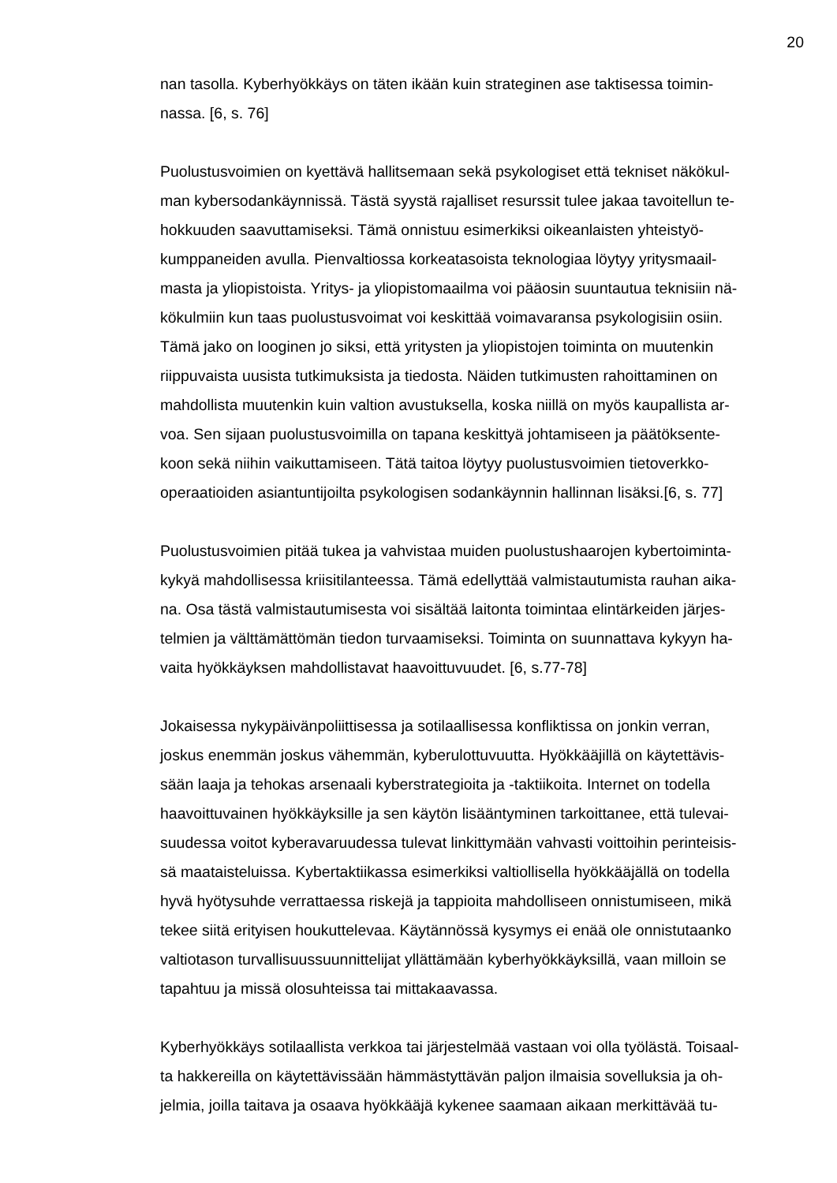20
nan tasolla. Kyberhyökkäys on täten ikään kuin strateginen ase taktisessa toimin-
nassa. [6, s. 76]
Puolustusvoimien on kyettävä hallitsemaan sekä psykologiset että tekniset näkökul-
man kybersodankäynnissä. Tästä syystä rajalliset resurssit tulee jakaa tavoitellun te-
hokkuuden saavuttamiseksi. Tämä onnistuu esimerkiksi oikeanlaisten yhteistyö-
kumppaneiden avulla. Pienvaltiossa korkeatasoista teknologiaa löytyy yritysmaail-
masta ja yliopistoista. Yritys- ja yliopistomaailma voi pääosin suuntautua teknisiin nä-
kökulmiin kun taas puolustusvoimat voi keskittää voimavaransa psykologisiin osiin.
Tämä jako on looginen jo siksi, että yritysten ja yliopistojen toiminta on muutenkin
riippuvaista uusista tutkimuksista ja tiedosta. Näiden tutkimusten rahoittaminen on
mahdollista muutenkin kuin valtion avustuksella, koska niillä on myös kaupallista ar-
voa. Sen sijaan puolustusvoimilla on tapana keskittyä johtamiseen ja päätöksente-
koon sekä niihin vaikuttamiseen. Tätä taitoa löytyy puolustusvoimien tietoverkko-
operaatioiden asiantuntijoilta psykologisen sodankäynnin hallinnan lisäksi.[6, s. 77]
Puolustusvoimien pitää tukea ja vahvistaa muiden puolustushaarojen kybertoiminta-
kykyä mahdollisessa kriisitilanteessa. Tämä edellyttää valmistautumista rauhan aika-
na. Osa tästä valmistautumisesta voi sisältää laitonta toimintaa elintärkeiden järjes-
telmien ja välttämättömän tiedon turvaamiseksi. Toiminta on suunnattava kykyyn ha-
vaita hyökkäyksen mahdollistavat haavoittuvuudet. [6, s.77-78]
Jokaisessa nykypäivänpoliittisessa ja sotilaallisessa konfliktissa on jonkin verran,
joskus enemmän joskus vähemmän, kyberulottuvuutta. Hyökkääjillä on käytettävis-
sään laaja ja tehokas arsenaali kyberstrategioita ja -taktiikoita. Internet on todella
haavoittuvainen hyökkäyksille ja sen käytön lisääntyminen tarkoittanee, että tulevai-
suudessa voitot kyberavaruudessa tulevat linkittymään vahvasti voittoihin perinteisis-
sä maataisteluissa. Kybertaktiikassa esimerkiksi valtiollisella hyökkääjällä on todella
hyvä hyötysuhde verrattaessa riskejä ja tappioita mahdolliseen onnistumiseen, mikä
tekee siitä erityisen houkuttelevaa. Käytännössä kysymys ei enää ole onnistutaanko
valtiotason turvallisuussuunnittelijat yllättämään kyberhyökkäyksillä, vaan milloin se
tapahtuu ja missä olosuhteissa tai mittakaavassa.
Kyberhyökkäys sotilaallista verkkoa tai järjestelmää vastaan voi olla työlästä. Toisaal-
ta hakkereilla on käytettävissään hämmästyttävän paljon ilmaisia sovelluksia ja oh-
jelmia, joilla taitava ja osaava hyökkääjä kykenee saamaan aikaan merkittävää tu-